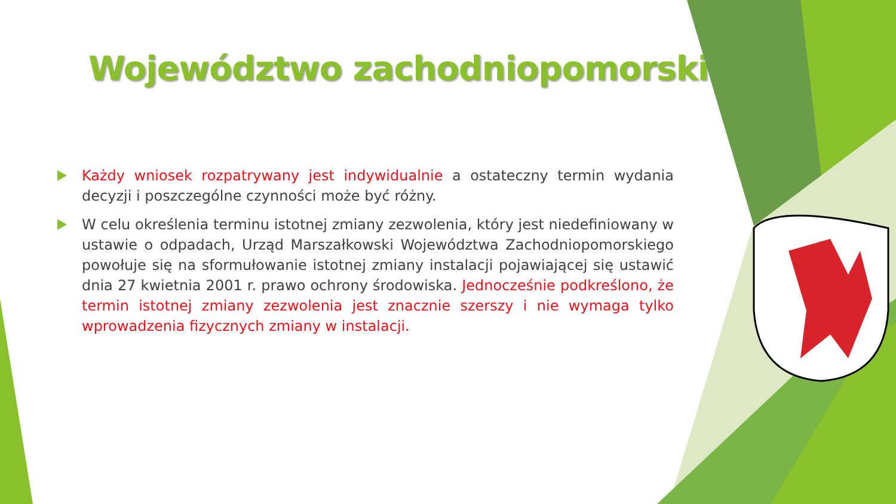Województwo zachodniopomorskie
Każdy wniosek rozpatrywany jest indywidualnie a ostateczny termin wydania decyzji i poszczególne czynności może być różny.
W celu określenia terminu istotnej zmiany zezwolenia, który jest niedefiniowany w ustawie o odpadach, Urząd Marszałkowski Województwa Zachodniopomorskiego powołuje się na sformułowanie istotnej zmiany instalacji pojawiającej się ustawić dnia 27 kwietnia 2001 r. prawo ochrony środowiska. Jednocześnie podkreślono, że termin istotnej zmiany zezwolenia jest znacznie szerszy i nie wymaga tylko wprowadzenia fizycznych zmiany w instalacji.